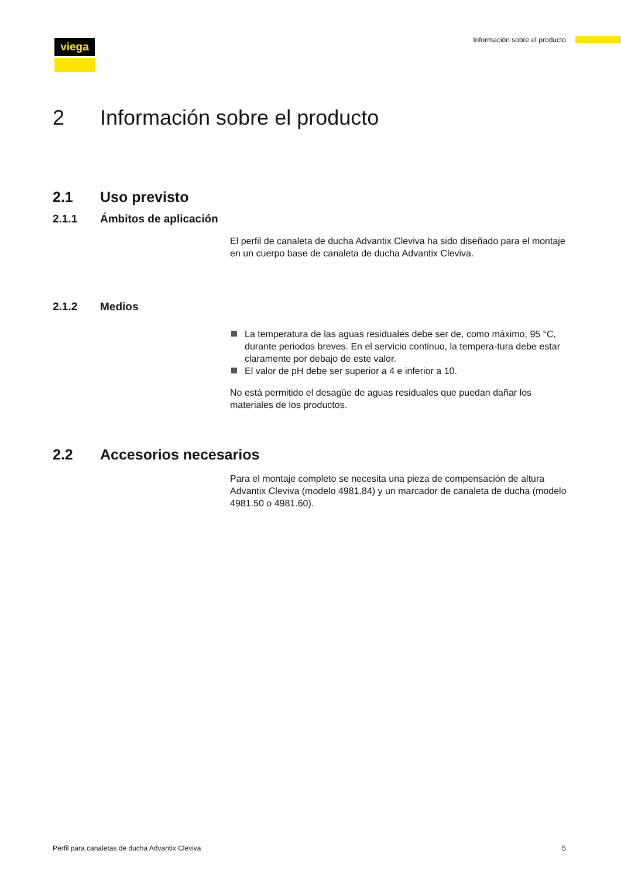viega Información sobre el producto
2 Información sobre el producto
2.1 Uso previsto
2.1.1 Ámbitos de aplicación
El perfil de canaleta de ducha Advantix Cleviva ha sido diseñado para el montaje en un cuerpo base de canaleta de ducha Advantix Cleviva.
2.1.2 Medios
La temperatura de las aguas residuales debe ser de, como máximo, 95 °C, durante periodos breves. En el servicio continuo, la tempera-tura debe estar claramente por debajo de este valor.
El valor de pH debe ser superior a 4 e inferior a 10.
No está permitido el desagüe de aguas residuales que puedan dañar los materiales de los productos.
2.2 Accesorios necesarios
Para el montaje completo se necesita una pieza de compensación de altura Advantix Cleviva (modelo 4981.84) y un marcador de canaleta de ducha (modelo 4981.50 o 4981.60).
Perfil para canaletas de ducha Advantix Cleviva 5